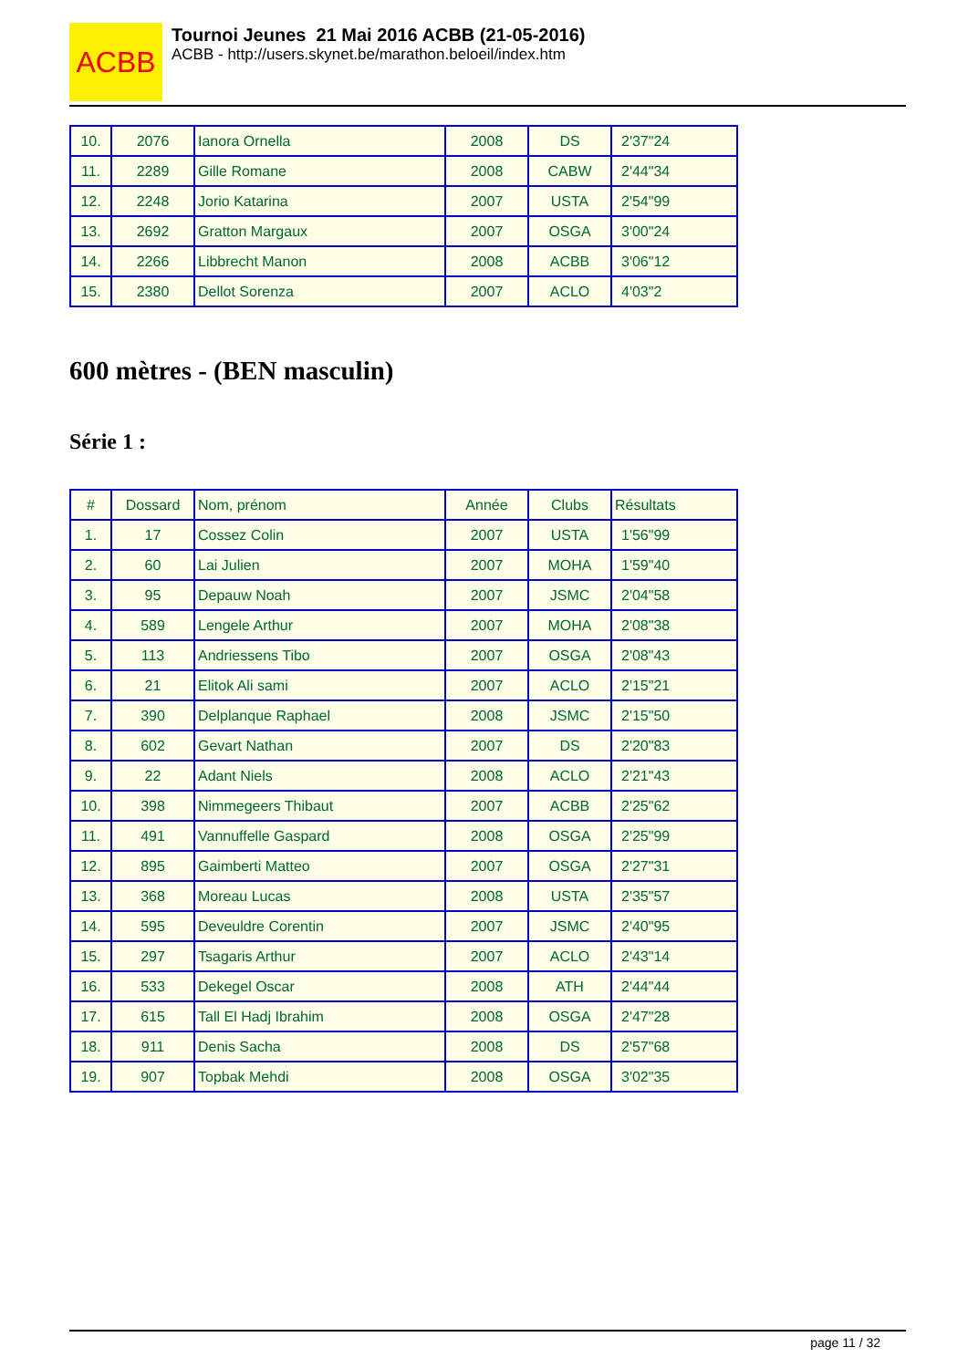ACBB
Tournoi Jeunes 21 Mai 2016 ACBB (21-05-2016)
ACBB - http://users.skynet.be/marathon.beloeil/index.htm
| 10. | 2076 | Ianora Ornella | 2008 | DS | 2'37"24 |
| 11. | 2289 | Gille Romane | 2008 | CABW | 2'44"34 |
| 12. | 2248 | Jorio Katarina | 2007 | USTA | 2'54"99 |
| 13. | 2692 | Gratton Margaux | 2007 | OSGA | 3'00"24 |
| 14. | 2266 | Libbrecht Manon | 2008 | ACBB | 3'06"12 |
| 15. | 2380 | Dellot Sorenza | 2007 | ACLO | 4'03"2 |
600 mètres - (BEN masculin)
Série 1 :
| # | Dossard | Nom, prénom | Année | Clubs | Résultats |
| --- | --- | --- | --- | --- | --- |
| 1. | 17 | Cossez Colin | 2007 | USTA | 1'56"99 |
| 2. | 60 | Lai Julien | 2007 | MOHA | 1'59"40 |
| 3. | 95 | Depauw Noah | 2007 | JSMC | 2'04"58 |
| 4. | 589 | Lengele Arthur | 2007 | MOHA | 2'08"38 |
| 5. | 113 | Andriessens Tibo | 2007 | OSGA | 2'08"43 |
| 6. | 21 | Elitok Ali sami | 2007 | ACLO | 2'15"21 |
| 7. | 390 | Delplanque Raphael | 2008 | JSMC | 2'15"50 |
| 8. | 602 | Gevart Nathan | 2007 | DS | 2'20"83 |
| 9. | 22 | Adant Niels | 2008 | ACLO | 2'21"43 |
| 10. | 398 | Nimmegeers Thibaut | 2007 | ACBB | 2'25"62 |
| 11. | 491 | Vannuffelle Gaspard | 2008 | OSGA | 2'25"99 |
| 12. | 895 | Gaimberti Matteo | 2007 | OSGA | 2'27"31 |
| 13. | 368 | Moreau Lucas | 2008 | USTA | 2'35"57 |
| 14. | 595 | Deveuldre Corentin | 2007 | JSMC | 2'40"95 |
| 15. | 297 | Tsagaris Arthur | 2007 | ACLO | 2'43"14 |
| 16. | 533 | Dekegel Oscar | 2008 | ATH | 2'44"44 |
| 17. | 615 | Tall El Hadj Ibrahim | 2008 | OSGA | 2'47"28 |
| 18. | 911 | Denis Sacha | 2008 | DS | 2'57"68 |
| 19. | 907 | Topbak Mehdi | 2008 | OSGA | 3'02"35 |
page 11 / 32